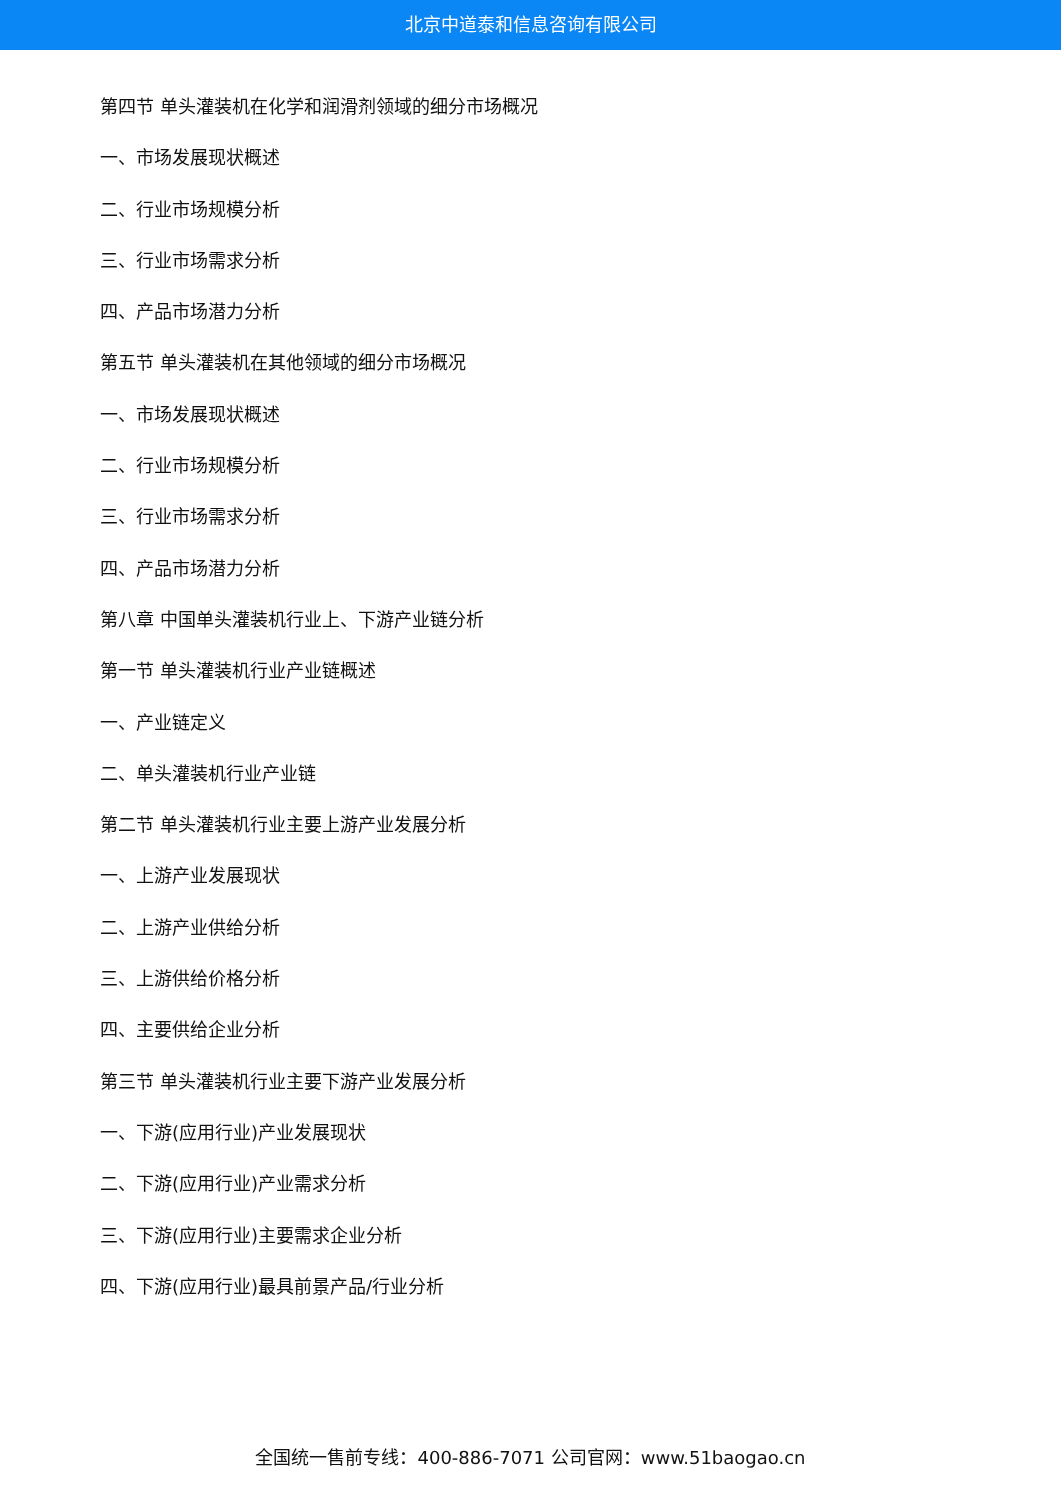北京中道泰和信息咨询有限公司
第四节 单头灌装机在化学和润滑剂领域的细分市场概况
一、市场发展现状概述
二、行业市场规模分析
三、行业市场需求分析
四、产品市场潜力分析
第五节 单头灌装机在其他领域的细分市场概况
一、市场发展现状概述
二、行业市场规模分析
三、行业市场需求分析
四、产品市场潜力分析
第八章 中国单头灌装机行业上、下游产业链分析
第一节 单头灌装机行业产业链概述
一、产业链定义
二、单头灌装机行业产业链
第二节 单头灌装机行业主要上游产业发展分析
一、上游产业发展现状
二、上游产业供给分析
三、上游供给价格分析
四、主要供给企业分析
第三节 单头灌装机行业主要下游产业发展分析
一、下游(应用行业)产业发展现状
二、下游(应用行业)产业需求分析
三、下游(应用行业)主要需求企业分析
四、下游(应用行业)最具前景产品/行业分析
全国统一售前专线：400-886-7071 公司官网：www.51baogao.cn